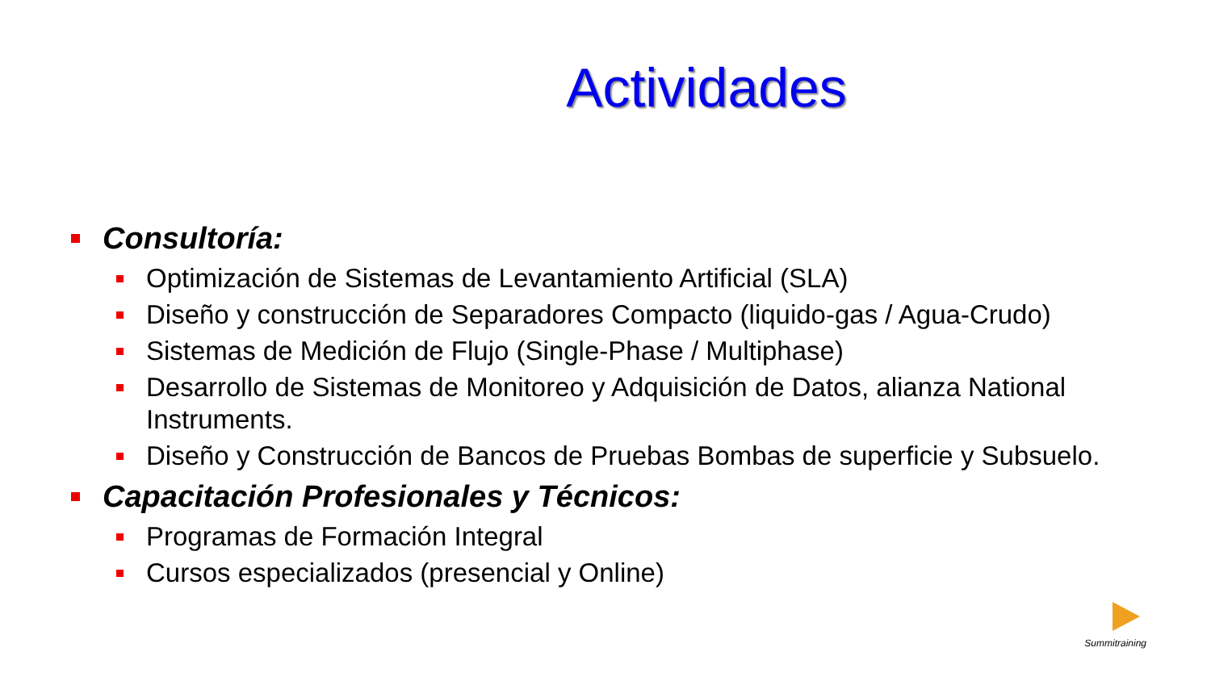Actividades
Consultoría:
Optimización de Sistemas de Levantamiento Artificial (SLA)
Diseño y construcción de Separadores Compacto (liquido-gas / Agua-Crudo)
Sistemas de Medición de Flujo (Single-Phase / Multiphase)
Desarrollo de Sistemas de Monitoreo y Adquisición de Datos, alianza National Instruments.
Diseño y Construcción de Bancos de Pruebas Bombas de superficie y Subsuelo.
Capacitación Profesionales y Técnicos:
Programas de Formación Integral
Cursos especializados (presencial y Online)
Summitraining